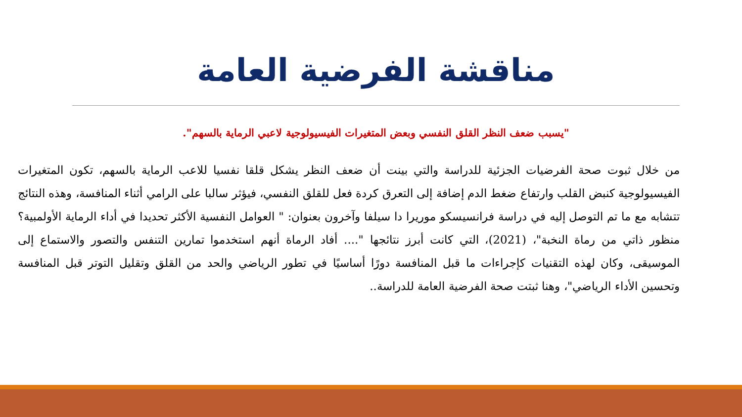مناقشة الفرضية العامة
"يسبب ضعف النظر القلق النفسي وبعض المتغيرات الفيسيولوجية لاعبي الرماية بالسهم".
من خلال ثبوت صحة الفرضيات الجزئية للدراسة والتي بينت أن ضعف النظر يشكل قلقا نفسيا للاعب الرماية بالسهم، تكون المتغيرات الفيسيولوجية كنبض القلب وارتفاع ضغط الدم إضافة إلى التعرق كردة فعل للقلق النفسي، فيؤثر سالبا على الرامي أثناء المنافسة، وهذه النتائج تتشابه مع ما تم التوصل إليه في دراسة فرانسيسكو موريرا دا سيلفا وآخرون بعنوان: " العوامل النفسية الأكثر تحديدا في أداء الرماية الأولمبية؟ منظور ذاتي من رماة النخبة"، (2021)، التي كانت أبرز نتائجها ".... أفاد الرماة أنهم استخدموا تمارين التنفس والتصور والاستماع إلى الموسيقى، وكان لهذه التقنيات كإجراءات ما قبل المنافسة دورًا أساسيًا في تطور الرياضي والحد من القلق وتقليل التوتر قبل المنافسة وتحسين الأداء الرياضي"، وهنا ثبتت صحة الفرضية العامة للدراسة..